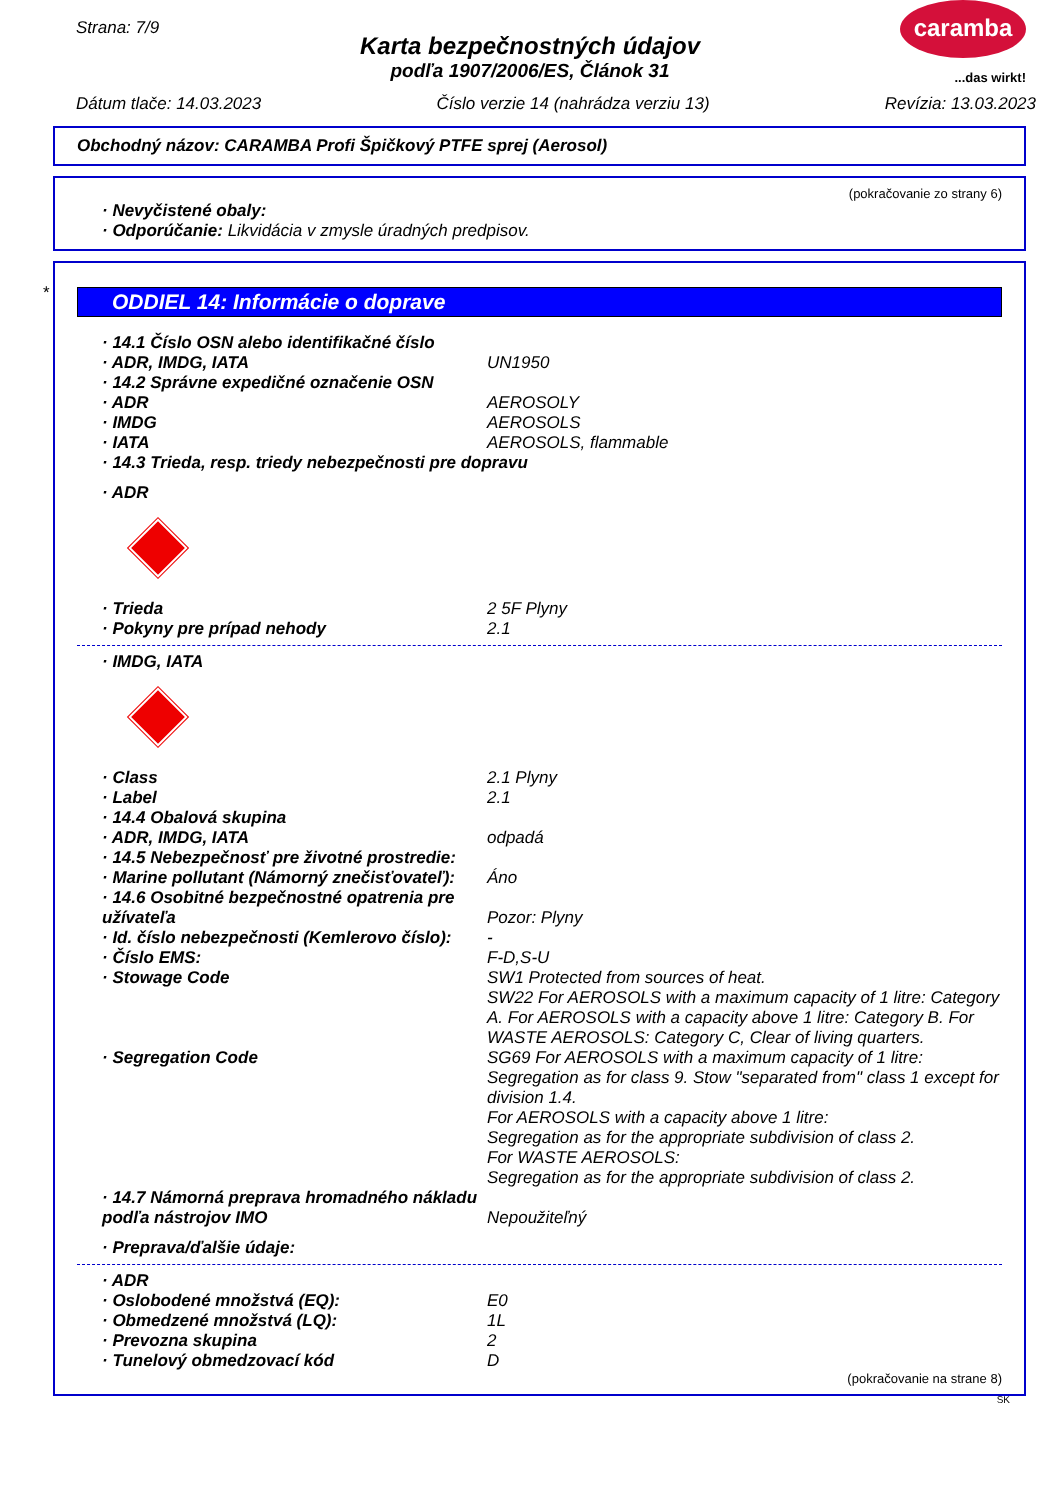caramba
...das wirkt!
Strana: 7/9
Karta bezpečnostných údajov
podľa 1907/2006/ES, Článok 31
Dátum tlače: 14.03.2023 Číslo verzie 14 (nahrádza verziu 13) Revízia: 13.03.2023
Obchodný názov: CARAMBA Profi Špičkový PTFE sprej (Aerosol)
(pokračovanie zo strany 6)
· Nevyčistené obaly:
· Odporúčanie: Likvidácia v zmysle úradných predpisov.
*
ODDIEL 14: Informácie o doprave
· 14.1 Číslo OSN alebo identifikačné číslo
· ADR, IMDG, IATA UN1950
· 14.2 Správne expedičné označenie OSN
· ADR AEROSOLY
· IMDG AEROSOLS
· IATA AEROSOLS, flammable
· 14.3 Trieda, resp. triedy nebezpečnosti pre dopravu
· ADR
· Trieda 2 5F Plyny
· Pokyny pre prípad nehody 2.1
· IMDG, IATA
· Class 2.1 Plyny
· Label 2.1
· 14.4 Obalová skupina
· ADR, IMDG, IATA odpadá
· 14.5 Nebezpečnosť pre životné prostredie:
· Marine pollutant (Námorný znečisťovateľ): Áno
· 14.6 Osobitné bezpečnostné opatrenia pre užívateľa
Pozor: Plyny
· Id. číslo nebezpečnosti (Kemlerovo číslo): -
· Číslo EMS: F-D,S-U
· Stowage Code SW1 Protected from sources of heat.
SW22 For AEROSOLS with a maximum capacity of 1 litre: Category A. For AEROSOLS with a capacity above 1 litre: Category B. For WASTE AEROSOLS: Category C, Clear of living quarters.
· Segregation Code SG69 For AEROSOLS with a maximum capacity of 1 litre: Segregation as for class 9. Stow "separated from" class 1 except for division 1.4.
For AEROSOLS with a capacity above 1 litre:
Segregation as for the appropriate subdivision of class 2.
For WASTE AEROSOLS:
Segregation as for the appropriate subdivision of class 2.
· 14.7 Námorná preprava hromadného nákladu podľa nástrojov IMO
Nepoužiteľný
· Preprava/ďalšie údaje:
· ADR
· Oslobodené množstvá (EQ): E0
· Obmedzené množstvá (LQ): 1L
· Prevozna skupina 2
· Tunelový obmedzovací kód D
(pokračovanie na strane 8)
SK